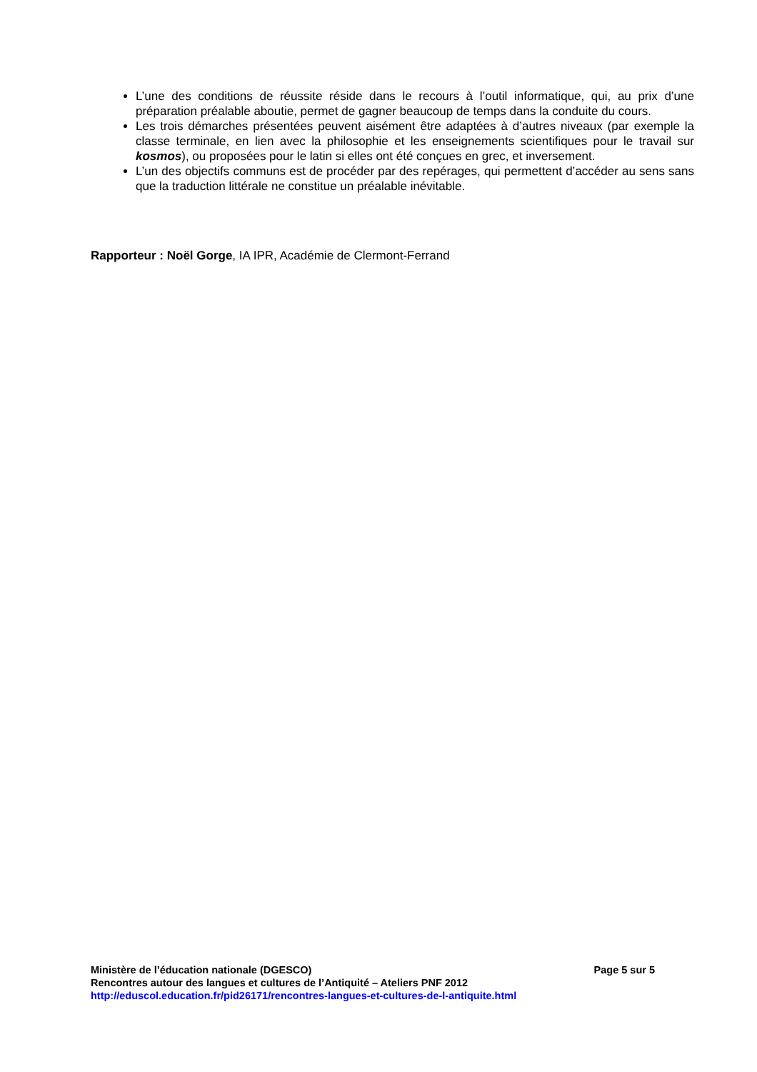L’une des conditions de réussite réside dans le recours à l’outil informatique, qui, au prix d’une préparation préalable aboutie, permet de gagner beaucoup de temps dans la conduite du cours.
Les trois démarches présentées peuvent aisément être adaptées à d’autres niveaux (par exemple la classe terminale, en lien avec la philosophie et les enseignements scientifiques pour le travail sur kosmos), ou proposées pour le latin si elles ont été conçues en grec, et inversement.
L’un des objectifs communs est de procéder par des repérages, qui permettent d’accéder au sens sans que la traduction littérale ne constitue un préalable inévitable.
Rapporteur : Noël Gorge, IA IPR, Académie de Clermont-Ferrand
Ministère de l’éducation nationale (DGESCO) Page 5 sur 5
Rencontres autour des langues et cultures de l’Antiquité – Ateliers PNF 2012
http://eduscol.education.fr/pid26171/rencontres-langues-et-cultures-de-l-antiquite.html